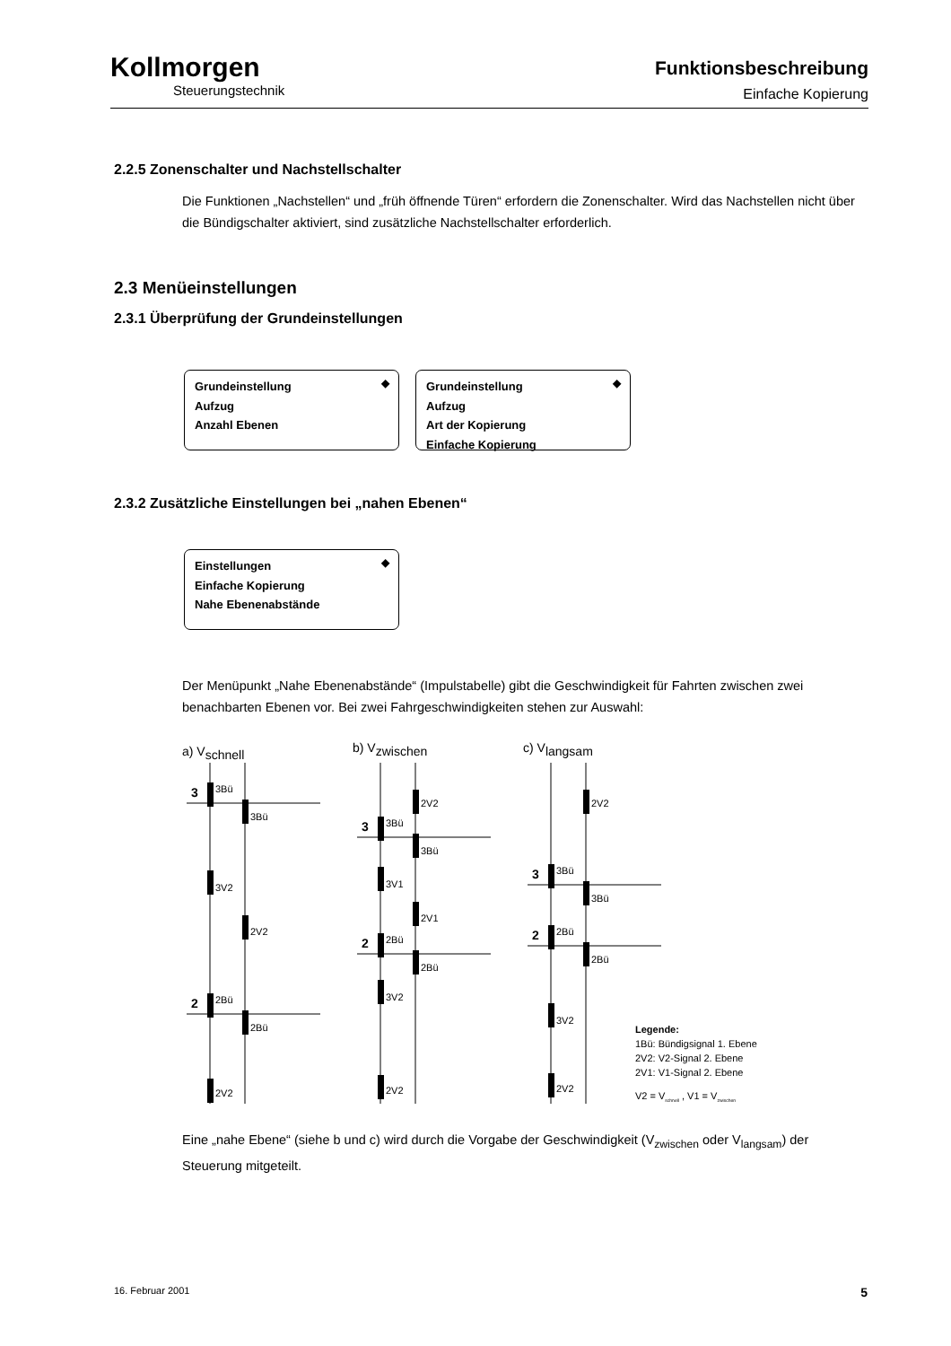Kollmorgen
Steuerungstechnik
Funktionsbeschreibung
Einfache Kopierung
2.2.5 Zonenschalter und Nachstellschalter
Die Funktionen „Nachstellen“ und „früh öffnende Türen“ erfordern die Zonenschalter. Wird das Nachstellen nicht über die Bündigschalter aktiviert, sind zusätzliche Nachstellschalter erforderlich.
2.3 Menüeinstellungen
2.3.1 Überprüfung der Grundeinstellungen
◆ Grundeinstellung
Aufzug
Anzahl Ebenen
◆ Grundeinstellung
Aufzug
Art der Kopierung
Einfache Kopierung
2.3.2 Zusätzliche Einstellungen bei „nahen Ebenen“
◆ Einstellungen
Einfache Kopierung
Nahe Ebenenabstände
Der Menüpunkt „Nahe Ebenenabstände“ (Impulstabelle) gibt die Geschwindigkeit für Fahrten zwischen zwei benachbarten Ebenen vor. Bei zwei Fahrgeschwindigkeiten stehen zur Auswahl:
a) Vschnell
b) Vzwischen
c) Vlangsam
3
2
3
2
3
2
3Bü
3Bü
3V2
2V2
2Bü
2Bü
2V2
2V2
3Bü
3Bü
3V1
2V1
2Bü
2Bü
3V2
2V2
2V2
3Bü
3Bü
2Bü
2Bü
3V2
2V2
Legende:
1Bü: Bündigsignal 1. Ebene
2V2: V2-Signal 2. Ebene
2V1: V1-Signal 2. Ebene
V2 = Vschnell , V1 = Vzwischen
Eine „nahe Ebene“ (siehe b und c) wird durch die Vorgabe der Geschwindigkeit (V<sub>zwischen</sub> oder V<sub>langsam</sub>) der Steuerung mitgeteilt.
16. Februar 2001 5